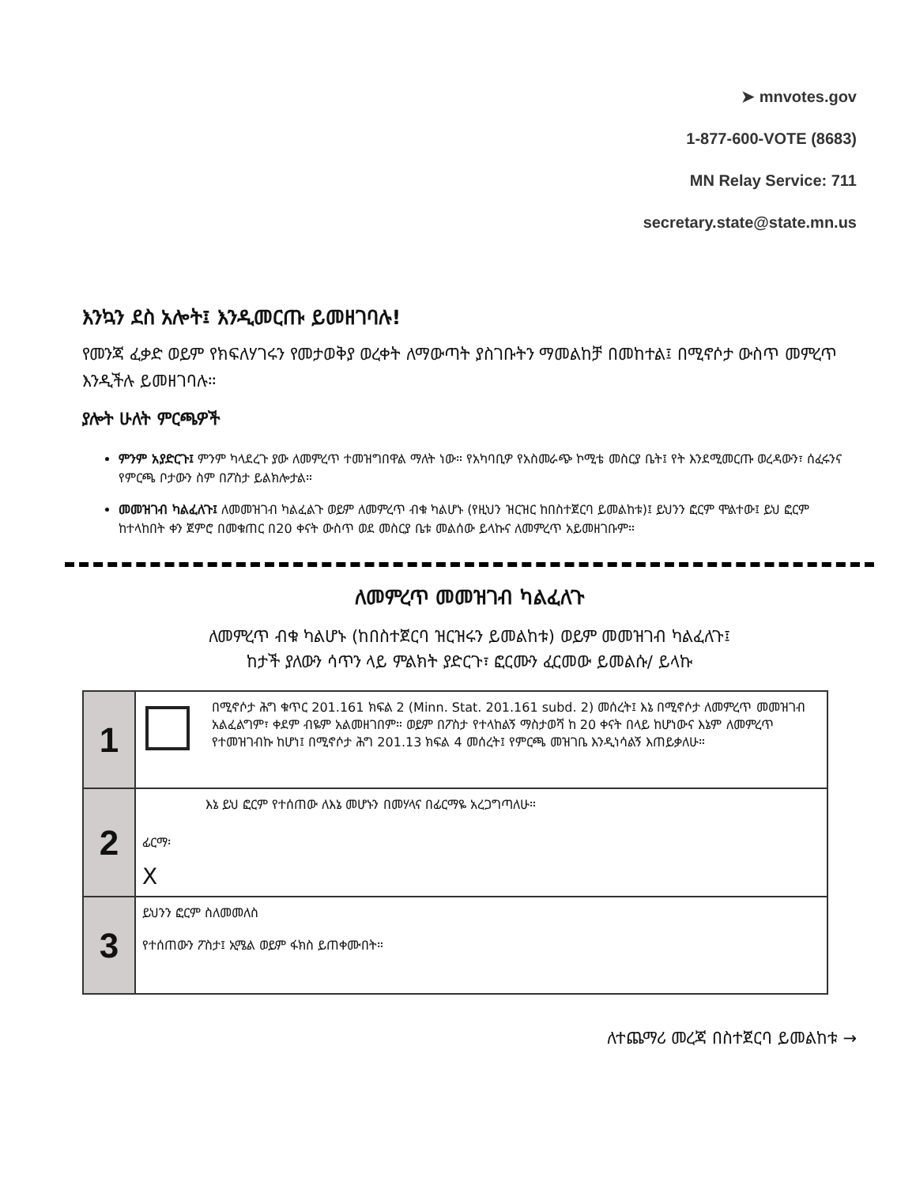➤ mnvotes.gov
1-877-600-VOTE (8683)
MN Relay Service: 711
secretary.state@state.mn.us
እንኳን ደስ አሎት፤ እንዲመርጡ ይመዘገባሉ!
የመንጃ ፈቃድ ወይም የክፍለሃገሩን የመታወቅያ ወረቀት ለማውጣት ያስገቡትን ማመልከቻ በመከተል፤ በሚኖሶታ ውስጥ መምረጥ እንዲችሉ ይመዘገባሉ።
ያሎት ሁለት ምርጫዎች
ምንም አያድርጉ፤ ምንም ካላደረጉ ያው ለመምረጥ ተመዝግበዋል ማለት ነው። የአካባቢዎ የአስመራጭ ኮሚቴ መስርያ ቤት፤ የት እንደሚመርጡ ወረዳውን፣ ሰፈሩንና የምርጫ ቦታውን ስም በፖስታ ይልክሎታል።
መመዝገብ ካልፈለጉ፤ ለመመዝገብ ካልፈልጉ ወይም ለመምረጥ ብቁ ካልሆኑ (የዚህን ዝርዝር ከበስተጀርባ ይመልከቱ)፤ ይህንን ፎርም ሞልተው፤ ይህ ፎርም ከተላከበት ቀን ጀምሮ በመቁጠር በ20 ቀናት ውስጥ ወደ መስርያ ቤቱ መልሰው ይላኩና ለመምረጥ አይመዘገቡም።
ለመምረጥ መመዝገብ ካልፈለጉ
ለመምረጥ ብቁ ካልሆኑ (ከበስተጀርባ ዝርዝሩን ይመልከቱ) ወይም መመዝገብ ካልፈለጉ፤
ከታች ያለውን ሳጥን ላይ ምልክት ያድርጉ፣ ፎርሙን ፈርመው ይመልሱ/ ይላኩ
| 1 | በሚኖሶታ ሕግ ቁጥር 201.161 ክፍል 2 (Minn. Stat. 201.161 subd. 2) መሰረት፤ እኔ በሚኖሶታ ለመምረጥ መመዝገብ አልፈልግም፣ ቀደም ብዬም አልመዘገበም። ወይም በፖስታ የተላከልኝ ማስታወሻ ከ 20 ቀናት በላይ ከሆነውና እኔም ለመምረጥ የተመዝገብኩ ከሆነ፤ በሚኖሶታ ሕግ 201.13 ክፍል 4 መሰረት፤ የምርጫ መዝገቤ እንዲነሳልኝ እጠይቃለሁ። |
| 2 | እኔ ይህ ፎርም የተሰጠው ለእኔ መሆኑን በመሃላና በፊርማዬ አረጋግጣለሁ። ፊርማ፡ X |
| 3 | ይህንን ፎርም ስለመመለስ የተሰጠውን ፖስታ፤ ኢሜል ወይም ፋክስ ይጠቀሙበት። |
ለተጨማሪ መረጃ በስተጀርባ ይመልከቱ →